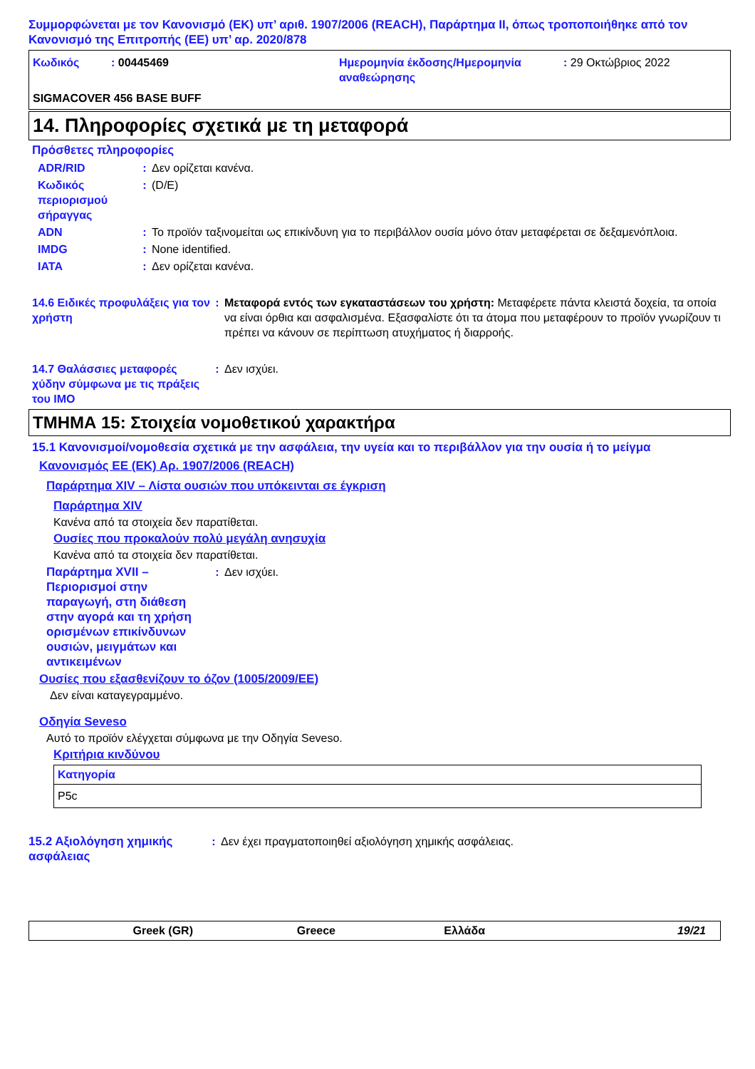Συμμορφώνεται με τον Κανονισμό (ΕΚ) υπ’ αριθ. 1907/2006 (REACH), Παράρτημα II, όπως τροποποιήθηκε από τον Κανονισμό της Επιτροπής (ΕΕ) υπ’ αρ. 2020/878
Κωδικός: 00445469 Ημερομηνία έκδοσης/Ημερομηνία αναθεώρησης: 29 Οκτώβριος 2022
SIGMACOVER 456 BASE BUFF
14. Πληροφορίες σχετικά με τη μεταφορά
Πρόσθετες πληροφορίες
ADR/RID: Δεν ορίζεται κανένα.
Κωδικός περιορισμού σήραγγας: (D/E)
ADN: Το προϊόν ταξινομείται ως επικίνδυνη για το περιβάλλον ουσία μόνο όταν μεταφέρεται σε δεξαμενόπλοια.
IMDG: None identified.
IATA: Δεν ορίζεται κανένα.
14.6 Ειδικές προφυλάξεις για τον χρήστη: Μεταφορά εντός των εγκαταστάσεων του χρήστη: Μεταφέρετε πάντα κλειστά δοχεία, τα οποία να είναι όρθια και ασφαλισμένα. Εξασφαλίστε ότι τα άτομα που μεταφέρουν το προϊόν γνωρίζουν τι πρέπει να κάνουν σε περίπτωση ατυχήματος ή διαρροής.
14.7 Θαλάσσιες μεταφορές χύδην σύμφωνα με τις πράξεις του IMO: Δεν ισχύει.
ΤΜΗΜΑ 15: Στοιχεία νομοθετικού χαρακτήρα
15.1 Κανονισμοί/νομοθεσία σχετικά με την ασφάλεια, την υγεία και το περιβάλλον για την ουσία ή το μείγμα
Κανονισμός ΕΕ (ΕΚ) Αρ. 1907/2006 (REACH)
Παράρτημα XIV – Λίστα ουσιών που υπόκεινται σε έγκριση
Παράρτημα XIV
Κανένα από τα στοιχεία δεν παρατίθεται.
Ουσίες που προκαλούν πολύ μεγάλη ανησυχία
Κανένα από τα στοιχεία δεν παρατίθεται.
Παράρτημα XVII – Περιορισμοί στην παραγωγή, στη διάθεση στην αγορά και τη χρήση ορισμένων επικίνδυνων ουσιών, μειγμάτων και αντικειμένων: Δεν ισχύει.
Ουσίες που εξασθενίζουν το όζον (1005/2009/ΕΕ)
Δεν είναι καταγεγραμμένο.
Οδηγία Seveso
Αυτό το προϊόν ελέγχεται σύμφωνα με την Οδηγία Seveso.
Κριτήρια κινδύνου
| Κατηγορία |
| --- |
| P5c |
15.2 Αξιολόγηση χημικής ασφάλειας: Δεν έχει πραγματοποιηθεί αξιολόγηση χημικής ασφάλειας.
Greek (GR) Greece Ελλάδα 19/21